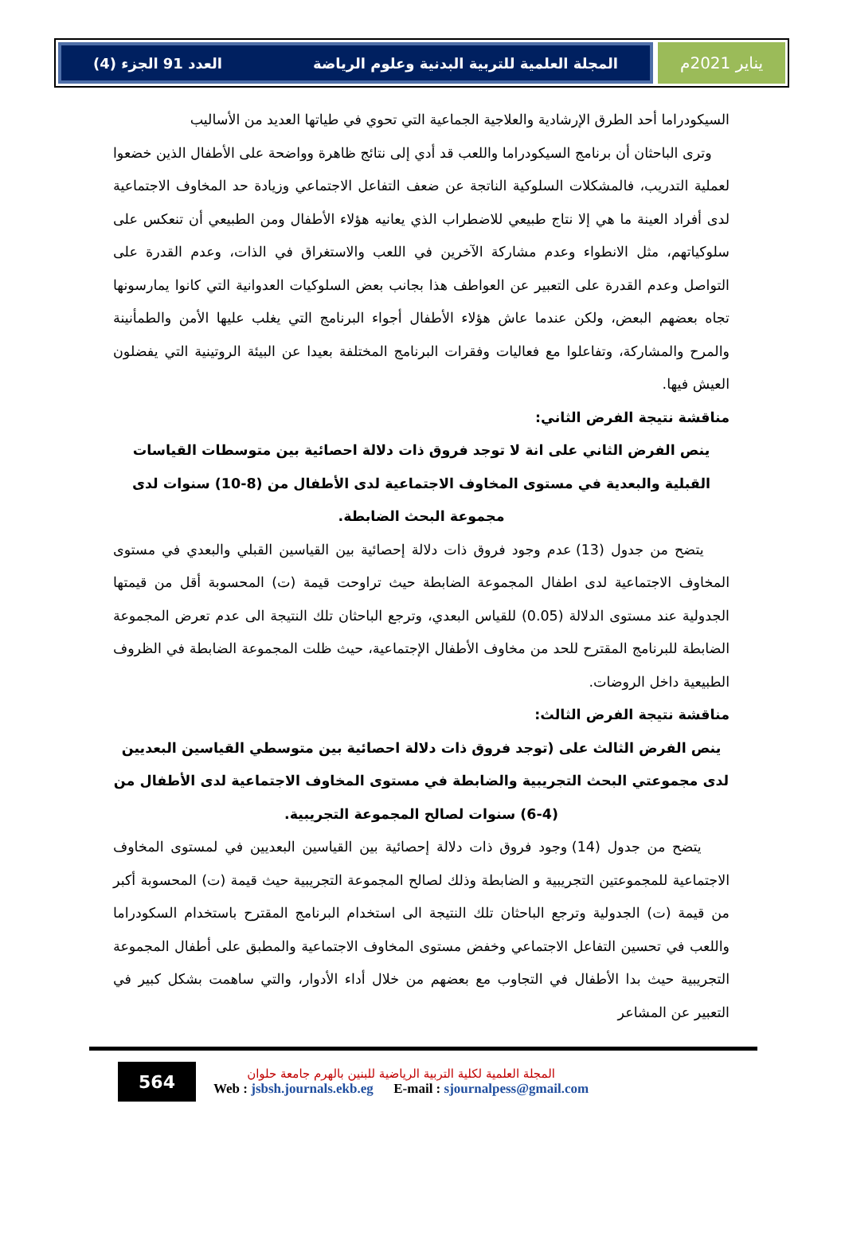يناير 2021م المجلة العلمية للتربية البدنية وعلوم الرياضة العدد 91 الجزء (4)
السيكودراما أحد الطرق الإرشادية والعلاجية الجماعية التي تحوي في طياتها العديد من الأساليب
وترى الباحثان أن برنامج السيكودراما واللعب قد أدي إلى نتائج ظاهرة وواضحة على الأطفال الذين خضعوا لعملية التدريب، فالمشكلات السلوكية الناتجة عن ضعف التفاعل الاجتماعي وزيادة حد المخاوف الاجتماعية لدى أفراد العينة ما هي إلا نتاج طبيعي للاضطراب الذي يعانيه هؤلاء الأطفال ومن الطبيعي أن تنعكس على سلوكياتهم، مثل الانطواء وعدم مشاركة الآخرين في اللعب والاستغراق في الذات، وعدم القدرة على التواصل وعدم القدرة على التعبير عن العواطف هذا بجانب بعض السلوكيات العدوانية التي كانوا يمارسونها تجاه بعضهم البعض، ولكن عندما عاش هؤلاء الأطفال أجواء البرنامج التي يغلب عليها الأمن والطمأنينة والمرح والمشاركة، وتفاعلوا مع فعاليات وفقرات البرنامج المختلفة بعيدا عن البيئة الروتينية التي يفضلون العيش فيها.
مناقشة نتيجة الفرض الثاني:
ينص الفرض الثاني على انة لا توجد فروق ذات دلالة احصائية بين متوسطات القياسات القبلية والبعدية في مستوى المخاوف الاجتماعية لدى الأطفال من (8-10) سنوات لدى مجموعة البحث الضابطة.
يتضح من جدول (13) عدم وجود فروق ذات دلالة إحصائية بين القياسين القبلي والبعدي في مستوى المخاوف الاجتماعية لدى اطفال المجموعة الضابطة حيث تراوحت قيمة (ت) المحسوبة أقل من قيمتها الجدولية عند مستوى الدلالة (0.05) للقياس البعدي، وترجع الباحثان تلك النتيجة الى عدم تعرض المجموعة الضابطة للبرنامج المقترح للحد من مخاوف الأطفال الإجتماعية، حيث ظلت المجموعة الضابطة في الظروف الطبيعية داخل الروضات.
مناقشة نتيجة الفرض الثالث:
ينص الفرض الثالث على (توجد فروق ذات دلالة احصائية بين متوسطي القياسين البعديين لدى مجموعتي البحث التجريبية والضابطة في مستوى المخاوف الاجتماعية لدى الأطفال من (4-6) سنوات لصالح المجموعة التجريبية.
يتضح من جدول (14) وجود فروق ذات دلالة إحصائية بين القياسين البعديين في لمستوى المخاوف الاجتماعية للمجموعتين التجريبية و الضابطة وذلك لصالح المجموعة التجريبية حيث قيمة (ت) المحسوبة أكبر من قيمة (ت) الجدولية وترجع الباحثان تلك النتيجة الى استخدام البرنامج المقترح باستخدام السكودراما واللعب في تحسين التفاعل الاجتماعي وخفض مستوى المخاوف الاجتماعية والمطبق على أطفال المجموعة التجريبية حيث بدا الأطفال في التجاوب مع بعضهم من خلال أداء الأدوار، والتي ساهمت بشكل كبير في التعبير عن المشاعر
564
المجلة العلمية لكلية التربية الرياضية للبنين بالهرم جامعة حلوان
Web : jsbsh.journals.ekb.eg E-mail : sjournalpess@gmail.com